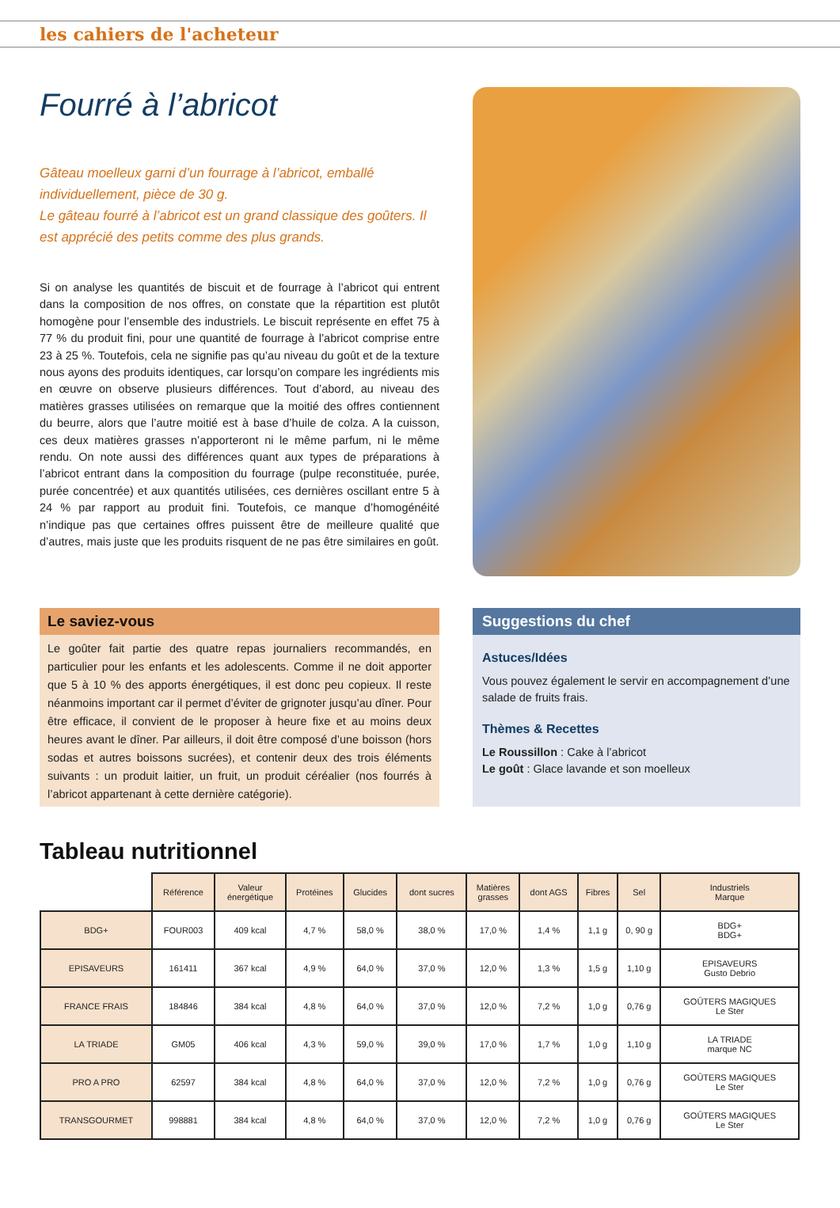les cahiers de l'acheteur
Fourré à l’abricot
Gâteau moelleux garni d’un fourrage à l’abricot, emballé individuellement, pièce de 30 g.
Le gâteau fourré à l’abricot est un grand classique des goûters. Il est apprécié des petits comme des plus grands.
Si on analyse les quantités de biscuit et de fourrage à l’abricot qui entrent dans la composition de nos offres, on constate que la répartition est plutôt homogène pour l’ensemble des industriels. Le biscuit représente en effet 75 à 77 % du produit fini, pour une quantité de fourrage à l’abricot comprise entre 23 à 25 %. Toutefois, cela ne signifie pas qu’au niveau du goût et de la texture nous ayons des produits identiques, car lorsqu’on compare les ingrédients mis en œuvre on observe plusieurs différences. Tout d’abord, au niveau des matières grasses utilisées on remarque que la moitié des offres contiennent du beurre, alors que l’autre moitié est à base d’huile de colza. A la cuisson, ces deux matières grasses n’apporteront ni le même parfum, ni le même rendu. On note aussi des différences quant aux types de préparations à l’abricot entrant dans la composition du fourrage (pulpe reconstituée, purée, purée concentrée) et aux quantités utilisées, ces dernières oscillant entre 5 à 24 % par rapport au produit fini. Toutefois, ce manque d’homogénéité n’indique pas que certaines offres puissent être de meilleure qualité que d’autres, mais juste que les produits risquent de ne pas être similaires en goût.
Le saviez-vous
Le goûter fait partie des quatre repas journaliers recommandés, en particulier pour les enfants et les adolescents. Comme il ne doit apporter que 5 à 10 % des apports énergétiques, il est donc peu copieux. Il reste néanmoins important car il permet d’éviter de grignoter jusqu’au dîner. Pour être efficace, il convient de le proposer à heure fixe et au moins deux heures avant le dîner. Par ailleurs, il doit être composé d’une boisson (hors sodas et autres boissons sucrées), et contenir deux des trois éléments suivants : un produit laitier, un fruit, un produit céréalier (nos fourrés à l’abricot appartenant à cette dernière catégorie).
Suggestions du chef
Astuces/Idées
Vous pouvez également le servir en accompagnement d’une salade de fruits frais.
Thèmes & Recettes
Le Roussillon : Cake à l’abricot
Le goût : Glace lavande et son moelleux
Tableau nutritionnel
| | Référence | Valeur énergétique | Protéines | Glucides | dont sucres | Matières grasses | dont AGS | Fibres | Sel | Industriels Marque |
| BDG+ | FOUR003 | 409 kcal | 4,7 % | 58,0 % | 38,0 % | 17,0 % | 1,4 % | 1,1 g | 0, 90 g | BDG+ BDG+ |
| EPISAVEURS | 161411 | 367 kcal | 4,9 % | 64,0 % | 37,0 % | 12,0 % | 1,3 % | 1,5 g | 1,10 g | EPISAVEURS Gusto Debrio |
| FRANCE FRAIS | 184846 | 384 kcal | 4,8 % | 64,0 % | 37,0 % | 12,0 % | 7,2 % | 1,0 g | 0,76 g | GOÛTERS MAGIQUES Le Ster |
| LA TRIADE | GM05 | 406 kcal | 4,3 % | 59,0 % | 39,0 % | 17,0 % | 1,7 % | 1,0 g | 1,10 g | LA TRIADE marque NC |
| PRO A PRO | 62597 | 384 kcal | 4,8 % | 64,0 % | 37,0 % | 12,0 % | 7,2 % | 1,0 g | 0,76 g | GOÛTERS MAGIQUES Le Ster |
| TRANSGOURMET | 998881 | 384 kcal | 4,8 % | 64,0 % | 37,0 % | 12,0 % | 7,2 % | 1,0 g | 0,76 g | GOÛTERS MAGIQUES Le Ster |